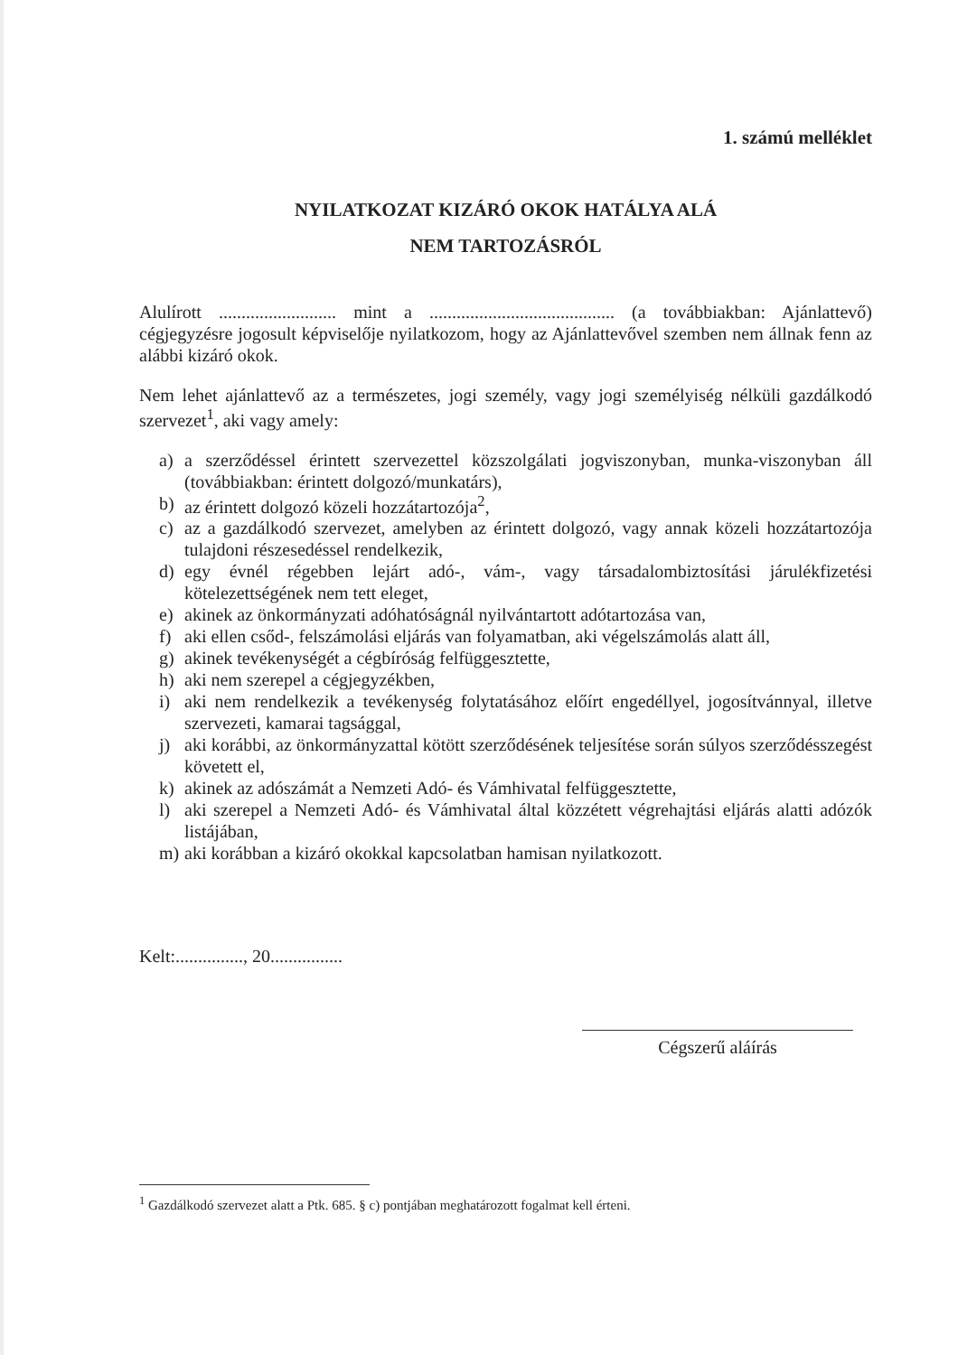1. számú melléklet
NYILATKOZAT KIZÁRÓ OKOK HATÁLYA ALÁ
NEM TARTOZÁSRÓL
Alulírott .......................... mint a ......................................... (a továbbiakban: Ajánlattevő) cégjegyzésre jogosult képviselője nyilatkozom, hogy az Ajánlattevővel szemben nem állnak fenn az alábbi kizáró okok.
Nem lehet ajánlattevő az a természetes, jogi személy, vagy jogi személyiség nélküli gazdálkodó szervezet<sup>1</sup>, aki vagy amely:
a) a szerződéssel érintett szervezettel közszolgálati jogviszonyban, munka-viszonyban áll (továbbiakban: érintett dolgozó/munkatárs),
b) az érintett dolgozó közeli hozzátartozója<sup>2</sup>,
c) az a gazdálkodó szervezet, amelyben az érintett dolgozó, vagy annak közeli hozzátartozója tulajdoni részesedéssel rendelkezik,
d) egy évnél régebben lejárt adó-, vám-, vagy társadalombiztosítási járulékfizetési kötelezettségének nem tett eleget,
e) akinek az önkormányzati adóhatóságnál nyilvántartott adótartozása van,
f) aki ellen csőd-, felszámolási eljárás van folyamatban, aki végelszámolás alatt áll,
g) akinek tevékenységét a cégbíróság felfüggesztette,
h) aki nem szerepel a cégjegyzékben,
i) aki nem rendelkezik a tevékenység folytatásához előírt engedéllyel, jogosítvánnyal, illetve szervezeti, kamarai tagsággal,
j) aki korábbi, az önkormányzattal kötött szerződésének teljesítése során súlyos szerződésszegést követett el,
k) akinek az adószámát a Nemzeti Adó- és Vámhivatal felfüggesztette,
l) aki szerepel a Nemzeti Adó- és Vámhivatal által közzétett végrehajtási eljárás alatti adózók listájában,
m) aki korábban a kizáró okokkal kapcsolatban hamisan nyilatkozott.
Kelt:..............., 20................
Cégszerű aláírás
<sup>1</sup> Gazdálkodó szervezet alatt a Ptk. 685. § c) pontjában meghatározott fogalmat kell érteni.